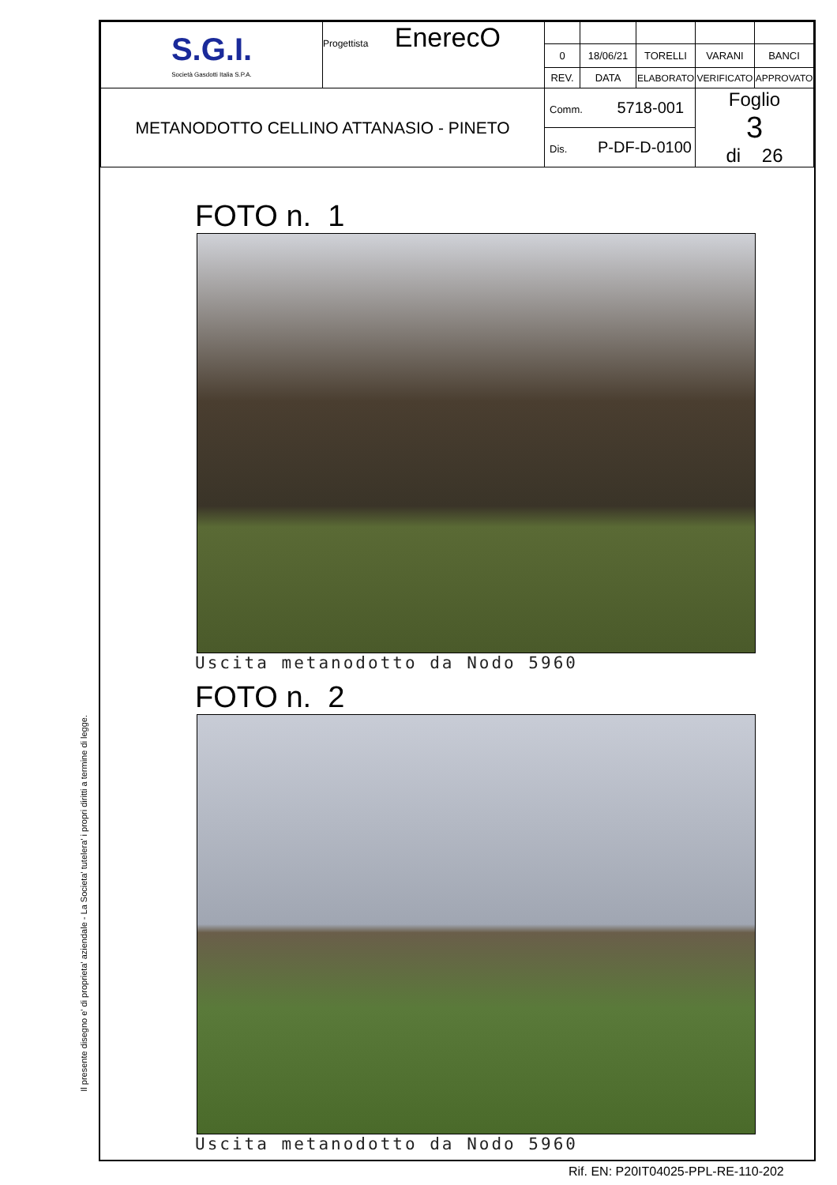Il presente disegno e' di proprieta' aziendale - La Societa' tutelera' i propri diritti a termine di legge.
| S.G.I. Società Gasdotti Italia S.P.A. | Progettista EnerecO | | | | | |
| | | 0 | 18/06/21 | TORELLI | VARANI | BANCI |
| | | REV. | DATA | ELABORATO | VERIFICATO | APPROVATO |
| METANODOTTO CELLINO ATTANASIO - PINETO | | Comm. 5718-001 | | | Foglio 3 di 26 | |
| | | Dis. P-DF-D-0100 | | | | |
FOTO n. 1
Uscita metanodotto da Nodo 5960
FOTO n. 2
Uscita metanodotto da Nodo 5960
Rif. EN: P20IT04025-PPL-RE-110-202